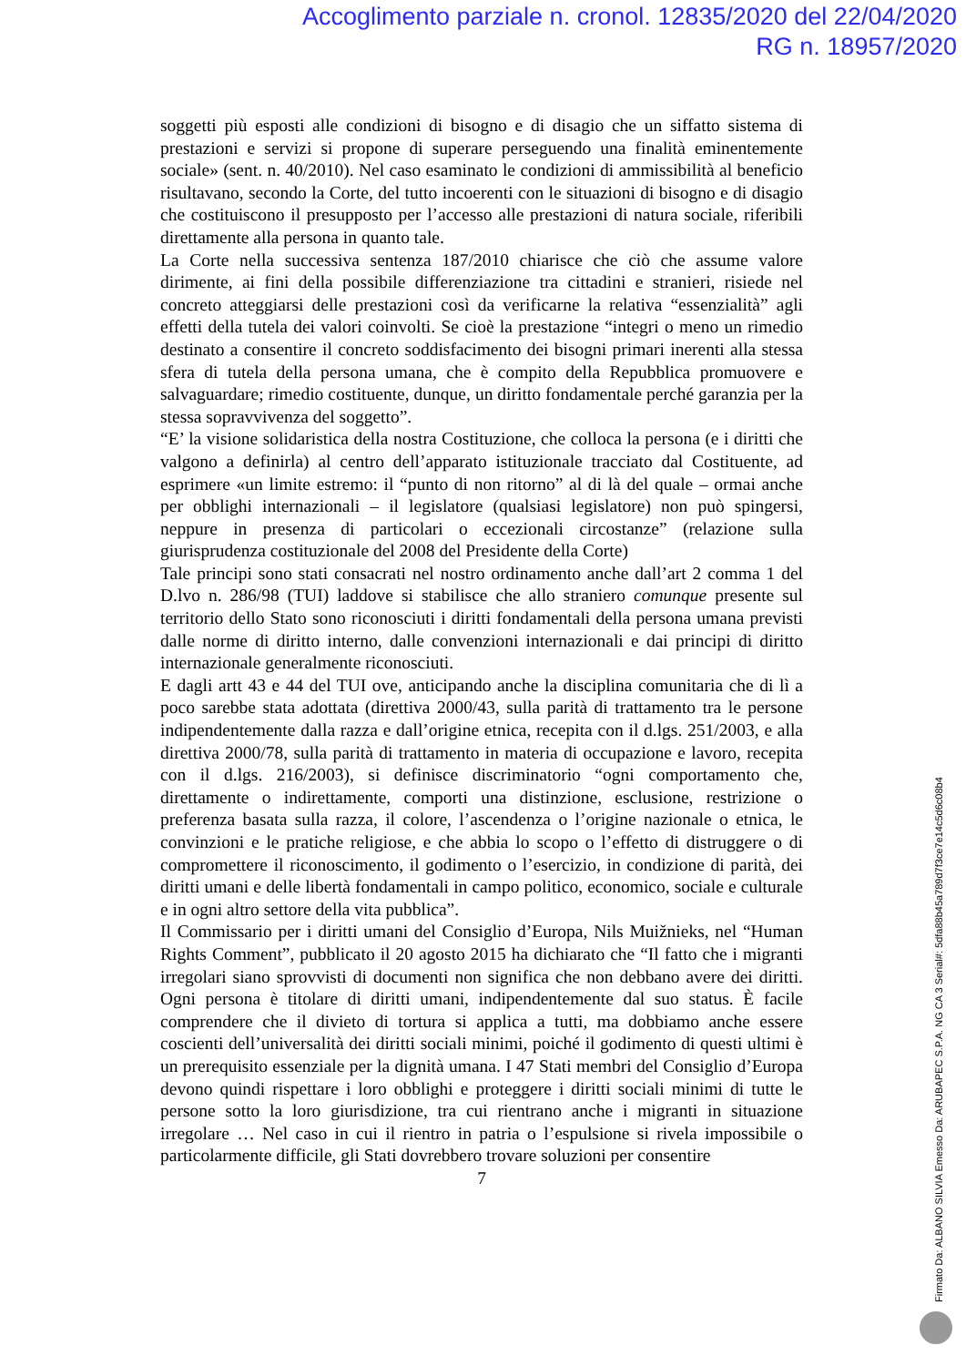Accoglimento parziale n. cronol. 12835/2020 del 22/04/2020
RG n. 18957/2020
soggetti più esposti alle condizioni di bisogno e di disagio che un siffatto sistema di prestazioni e servizi si propone di superare perseguendo una finalità eminentemente sociale» (sent. n. 40/2010). Nel caso esaminato le condizioni di ammissibilità al beneficio risultavano, secondo la Corte, del tutto incoerenti con le situazioni di bisogno e di disagio che costituiscono il presupposto per l’accesso alle prestazioni di natura sociale, riferibili direttamente alla persona in quanto tale.
La Corte nella successiva sentenza 187/2010 chiarisce che ciò che assume valore dirimente, ai fini della possibile differenziazione tra cittadini e stranieri, risiede nel concreto atteggiarsi delle prestazioni così da verificarne la relativa “essenzialità” agli effetti della tutela dei valori coinvolti. Se cioè la prestazione “integri o meno un rimedio destinato a consentire il concreto soddisfacimento dei bisogni primari inerenti alla stessa sfera di tutela della persona umana, che è compito della Repubblica promuovere e salvaguardare; rimedio costituente, dunque, un diritto fondamentale perché garanzia per la stessa sopravvivenza del soggetto”.
“E’ la visione solidaristica della nostra Costituzione, che colloca la persona (e i diritti che valgono a definirla) al centro dell’apparato istituzionale tracciato dal Costituente, ad esprimere «un limite estremo: il “punto di non ritorno” al di là del quale – ormai anche per obblighi internazionali – il legislatore (qualsiasi legislatore) non può spingersi, neppure in presenza di particolari o eccezionali circostanze” (relazione sulla giurisprudenza costituzionale del 2008 del Presidente della Corte)
Tale principi sono stati consacrati nel nostro ordinamento anche dall’art 2 comma 1 del D.lvo n. 286/98 (TUI) laddove si stabilisce che allo straniero comunque presente sul territorio dello Stato sono riconosciuti i diritti fondamentali della persona umana previsti dalle norme di diritto interno, dalle convenzioni internazionali e dai principi di diritto internazionale generalmente riconosciuti.
E dagli artt 43 e 44 del TUI ove, anticipando anche la disciplina comunitaria che di lì a poco sarebbe stata adottata (direttiva 2000/43, sulla parità di trattamento tra le persone indipendentemente dalla razza e dall’origine etnica, recepita con il d.lgs. 251/2003, e alla direttiva 2000/78, sulla parità di trattamento in materia di occupazione e lavoro, recepita con il d.lgs. 216/2003), si definisce discriminatorio “ogni comportamento che, direttamente o indirettamente, comporti una distinzione, esclusione, restrizione o preferenza basata sulla razza, il colore, l’ascendenza o l’origine nazionale o etnica, le convinzioni e le pratiche religiose, e che abbia lo scopo o l’effetto di distruggere o di compromettere il riconoscimento, il godimento o l’esercizio, in condizione di parità, dei diritti umani e delle libertà fondamentali in campo politico, economico, sociale e culturale e in ogni altro settore della vita pubblica”.
Il Commissario per i diritti umani del Consiglio d’Europa, Nils Muižnieks, nel “Human Rights Comment”, pubblicato il 20 agosto 2015 ha dichiarato che “Il fatto che i migranti irregolari siano sprovvisti di documenti non significa che non debbano avere dei diritti. Ogni persona è titolare di diritti umani, indipendentemente dal suo status. È facile comprendere che il divieto di tortura si applica a tutti, ma dobbiamo anche essere coscienti dell’universalità dei diritti sociali minimi, poiché il godimento di questi ultimi è un prerequisito essenziale per la dignità umana. I 47 Stati membri del Consiglio d’Europa devono quindi rispettare i loro obblighi e proteggere i diritti sociali minimi di tutte le persone sotto la loro giurisdizione, tra cui rientrano anche i migranti in situazione irregolare … Nel caso in cui il rientro in patria o l’espulsione si rivela impossibile o particolarmente difficile, gli Stati dovrebbero trovare soluzioni per consentire
7
Firmato Da: ALBANO SILVIA Emesso Da: ARUBAPEC S.P.A. NG CA 3 Serial#: 5dfa88b45a789d7f3ce7e14c5d6c08b4